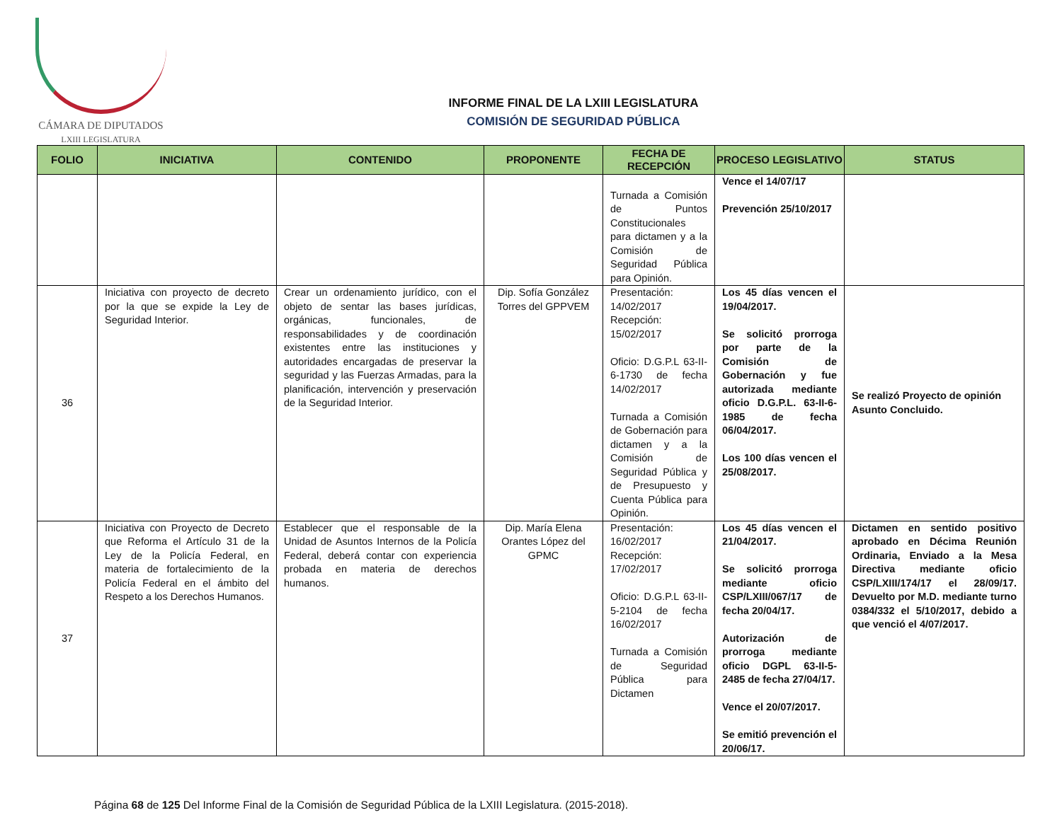CÁMARA DE DIPUTADOS
LXIII LEGISLATURA
INFORME FINAL DE LA LXIII LEGISLATURA
COMISIÓN DE SEGURIDAD PÚBLICA
| FOLIO | INICIATIVA | CONTENIDO | PROPONENTE | FECHA DE RECEPCIÓN | PROCESO LEGISLATIVO | STATUS |
| --- | --- | --- | --- | --- | --- | --- |
| | | | | Turnada a Comisión de Puntos Constitucionales para dictamen y a la Comisión de Seguridad Pública para Opinión. | Vence el 14/07/17 Prevención 25/10/2017 | |
| 36 | Iniciativa con proyecto de decreto por la que se expide la Ley de Seguridad Interior. | Crear un ordenamiento jurídico, con el objeto de sentar las bases jurídicas, orgánicas, funcionales, de responsabilidades y de coordinación existentes entre las instituciones y autoridades encargadas de preservar la seguridad y las Fuerzas Armadas, para la planificación, intervención y preservación de la Seguridad Interior. | Dip. Sofía González Torres del GPPVEM | Presentación: 14/02/2017 Recepción: 15/02/2017 Oficio: D.G.P.L 63-II-6-1730 de fecha 14/02/2017 Turnada a Comisión de Gobernación para dictamen y a la Comisión de Seguridad Pública y de Presupuesto y Cuenta Pública para Opinión. | Los 45 días vencen el 19/04/2017. Se solicitó prorroga por parte de la Comisión de Gobernación y fue autorizada mediante oficio D.G.P.L. 63-II-6-1985 de fecha 06/04/2017. Los 100 días vencen el 25/08/2017. | Se realizó Proyecto de opinión Asunto Concluido. |
| 37 | Iniciativa con Proyecto de Decreto que Reforma el Artículo 31 de la Ley de la Policía Federal, en materia de fortalecimiento de la Policía Federal en el ámbito del Respeto a los Derechos Humanos. | Establecer que el responsable de la Unidad de Asuntos Internos de la Policía Federal, deberá contar con experiencia probada en materia de derechos humanos. | Dip. María Elena Orantes López del GPMC | Presentación: 16/02/2017 Recepción: 17/02/2017 Oficio: D.G.P.L 63-II-5-2104 de fecha 16/02/2017 Turnada a Comisión de Seguridad Pública para Dictamen | Los 45 días vencen el 21/04/2017. Se solicitó prorroga mediante oficio CSP/LXIII/067/17 de fecha 20/04/17. Autorización de prorroga mediante oficio DGPL 63-II-5-2485 de fecha 27/04/17. Vence el 20/07/2017. Se emitió prevención el 20/06/17. | Dictamen en sentido positivo aprobado en Décima Reunión Ordinaria, Enviado a la Mesa Directiva mediante oficio CSP/LXIII/174/17 el 28/09/17. Devuelto por M.D. mediante turno 0384/332 el 5/10/2017, debido a que venció el 4/07/2017. |
Página 68 de 125 Del Informe Final de la Comisión de Seguridad Pública de la LXIII Legislatura. (2015-2018).